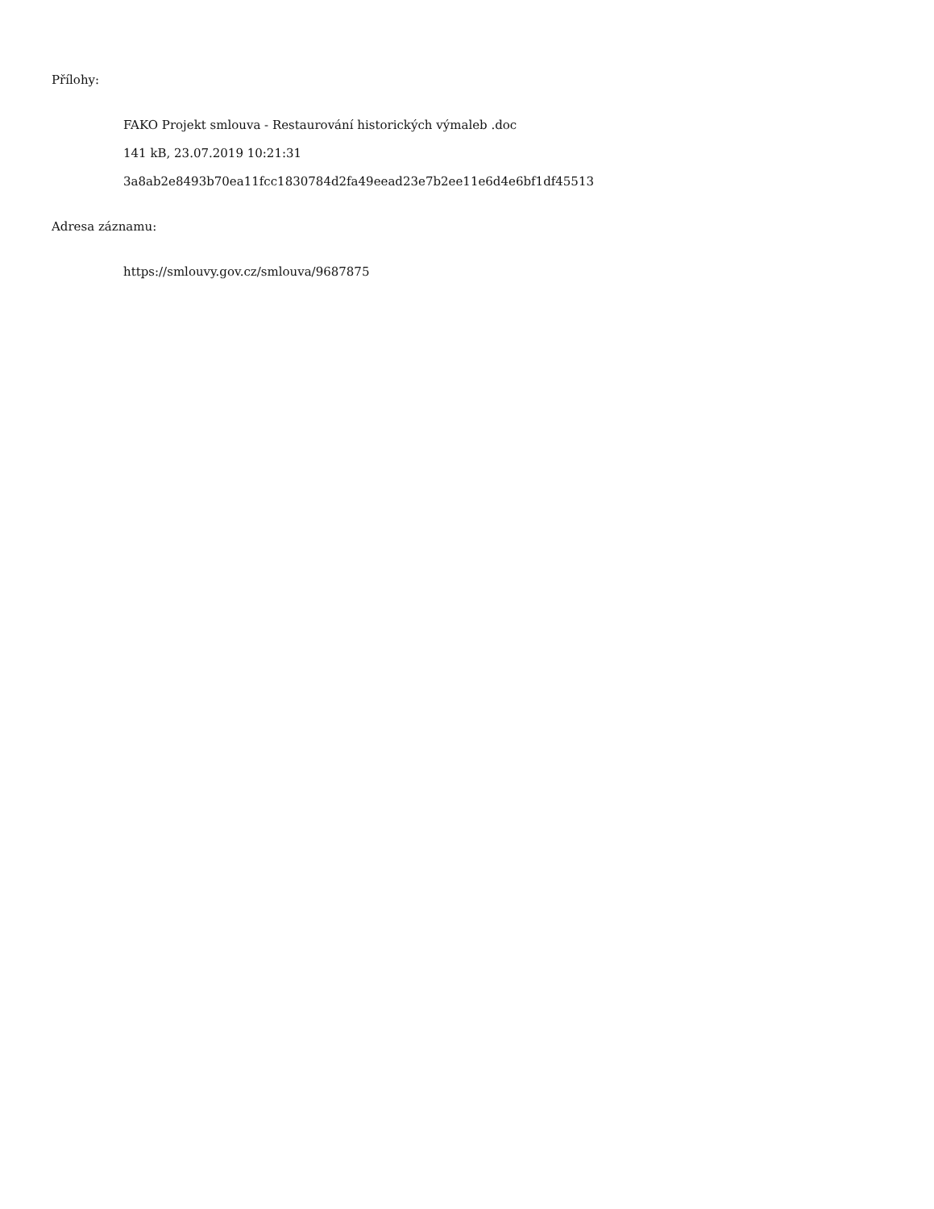Přílohy:
FAKO Projekt smlouva - Restaurování historických výmaleb .doc
141 kB, 23.07.2019 10:21:31
3a8ab2e8493b70ea11fcc1830784d2fa49eead23e7b2ee11e6d4e6bf1df45513
Adresa záznamu:
https://smlouvy.gov.cz/smlouva/9687875